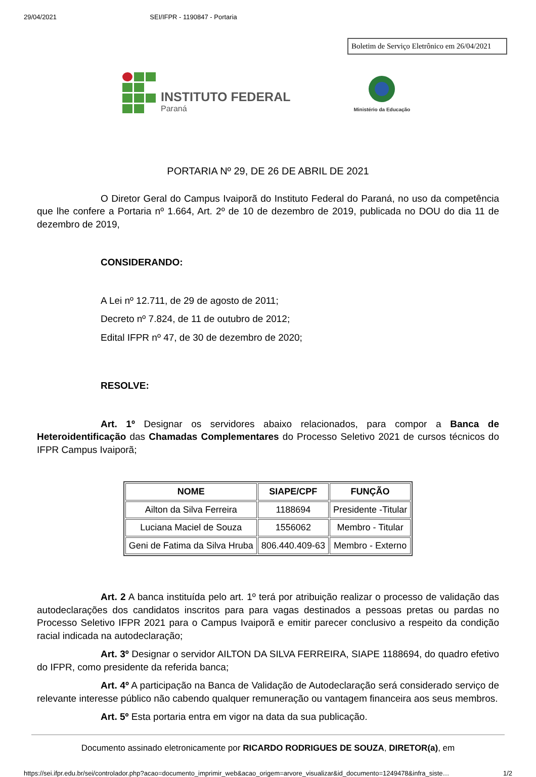29/04/2021 SEI/IFPR - 1190847 - Portaria
Boletim de Serviço Eletrônico em 26/04/2021
INSTITUTO FEDERAL
Paraná
Ministério da Educação
PORTARIA Nº 29, DE 26 DE ABRIL DE 2021
O Diretor Geral do Campus Ivaiporã do Instituto Federal do Paraná, no uso da competência que lhe confere a Portaria nº 1.664, Art. 2º de 10 de dezembro de 2019, publicada no DOU do dia 11 de dezembro de 2019,
CONSIDERANDO:
A Lei nº 12.711, de 29 de agosto de 2011;
Decreto nº 7.824, de 11 de outubro de 2012;
Edital IFPR nº 47, de 30 de dezembro de 2020;
RESOLVE:
Art. 1º Designar os servidores abaixo relacionados, para compor a Banca de Heteroidentificação das Chamadas Complementares do Processo Seletivo 2021 de cursos técnicos do IFPR Campus Ivaiporã;
| NOME | SIAPE/CPF | FUNÇÃO |
| --- | --- | --- |
| Ailton da Silva Ferreira | 1188694 | Presidente -Titular |
| Luciana Maciel de Souza | 1556062 | Membro - Titular |
| Geni de Fatima da Silva Hruba | 806.440.409-63 | Membro - Externo |
Art. 2 A banca instituída pelo art. 1º terá por atribuição realizar o processo de validação das autodeclarações dos candidatos inscritos para para vagas destinados a pessoas pretas ou pardas no Processo Seletivo IFPR 2021 para o Campus Ivaiporã e emitir parecer conclusivo a respeito da condição racial indicada na autodeclaração;
Art. 3º Designar o servidor AILTON DA SILVA FERREIRA, SIAPE 1188694, do quadro efetivo do IFPR, como presidente da referida banca;
Art. 4º A participação na Banca de Validação de Autodeclaração será considerado serviço de relevante interesse público não cabendo qualquer remuneração ou vantagem financeira aos seus membros.
Art. 5º Esta portaria entra em vigor na data da sua publicação.
Documento assinado eletronicamente por RICARDO RODRIGUES DE SOUZA, DIRETOR(a), em
https://sei.ifpr.edu.br/sei/controlador.php?acao=documento_imprimir_web&acao_origem=arvore_visualizar&id_documento=1249478&infra_siste… 1/2